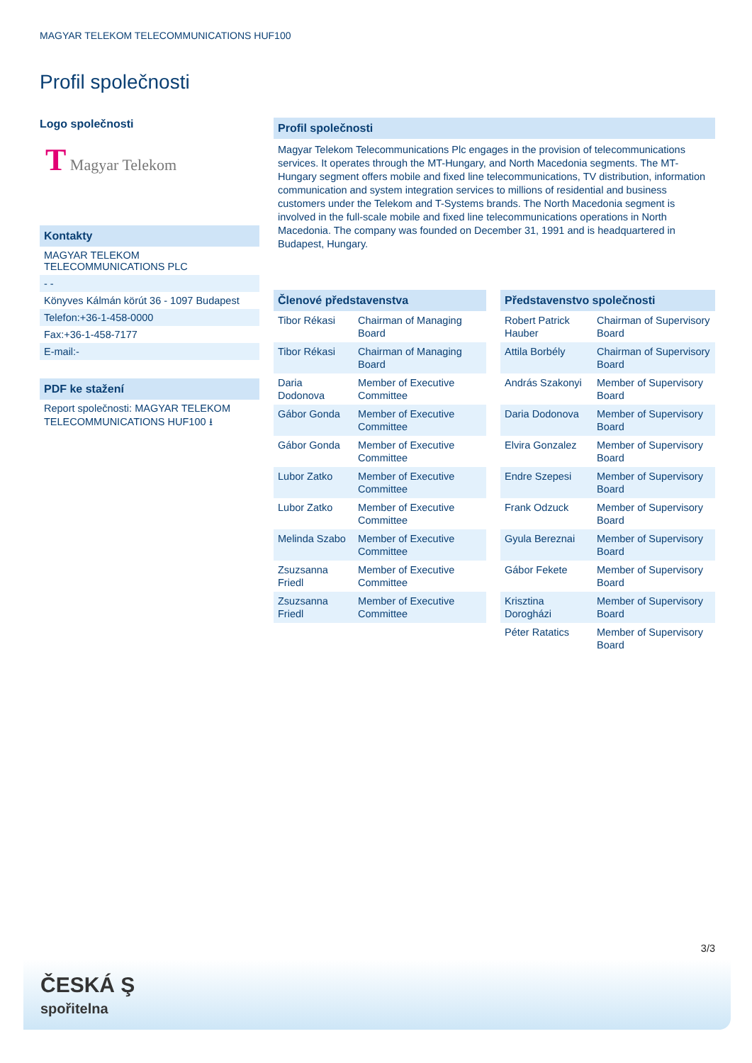MAGYAR TELEKOM TELECOMMUNICATIONS HUF100
Profil společnosti
Logo společnosti
T Magyar Telekom
Kontakty
MAGYAR TELEKOM TELECOMMUNICATIONS PLC
- -
Könyves Kálmán körút 36 - 1097 Budapest
Telefon:+36-1-458-0000
Fax:+36-1-458-7177
E-mail:-
PDF ke stažení
Report společnosti: MAGYAR TELEKOM TELECOMMUNICATIONS HUF100 ⭳
Profil společnosti
Magyar Telekom Telecommunications Plc engages in the provision of telecommunications services. It operates through the MT-Hungary, and North Macedonia segments. The MT-Hungary segment offers mobile and fixed line telecommunications, TV distribution, information communication and system integration services to millions of residential and business customers under the Telekom and T-Systems brands. The North Macedonia segment is involved in the full-scale mobile and fixed line telecommunications operations in North Macedonia. The company was founded on December 31, 1991 and is headquartered in Budapest, Hungary.
Členové představenstva
| Tibor Rékasi | Chairman of Managing Board |
| Tibor Rékasi | Chairman of Managing Board |
| Daria Dodonova | Member of Executive Committee |
| Gábor Gonda | Member of Executive Committee |
| Gábor Gonda | Member of Executive Committee |
| Lubor Zatko | Member of Executive Committee |
| Lubor Zatko | Member of Executive Committee |
| Melinda Szabo | Member of Executive Committee |
| Zsuzsanna Friedl | Member of Executive Committee |
| Zsuzsanna Friedl | Member of Executive Committee |
Představenstvo společnosti
| Robert Patrick Hauber | Chairman of Supervisory Board |
| Attila Borbély | Chairman of Supervisory Board |
| András Szakonyi | Member of Supervisory Board |
| Daria Dodonova | Member of Supervisory Board |
| Elvira Gonzalez | Member of Supervisory Board |
| Endre Szepesi | Member of Supervisory Board |
| Frank Odzuck | Member of Supervisory Board |
| Gyula Bereznai | Member of Supervisory Board |
| Gábor Fekete | Member of Supervisory Board |
| Krisztina Dorogházi | Member of Supervisory Board |
| Péter Ratatics | Member of Supervisory Board |
3/3
ČESKÁ Ş
spořitelna